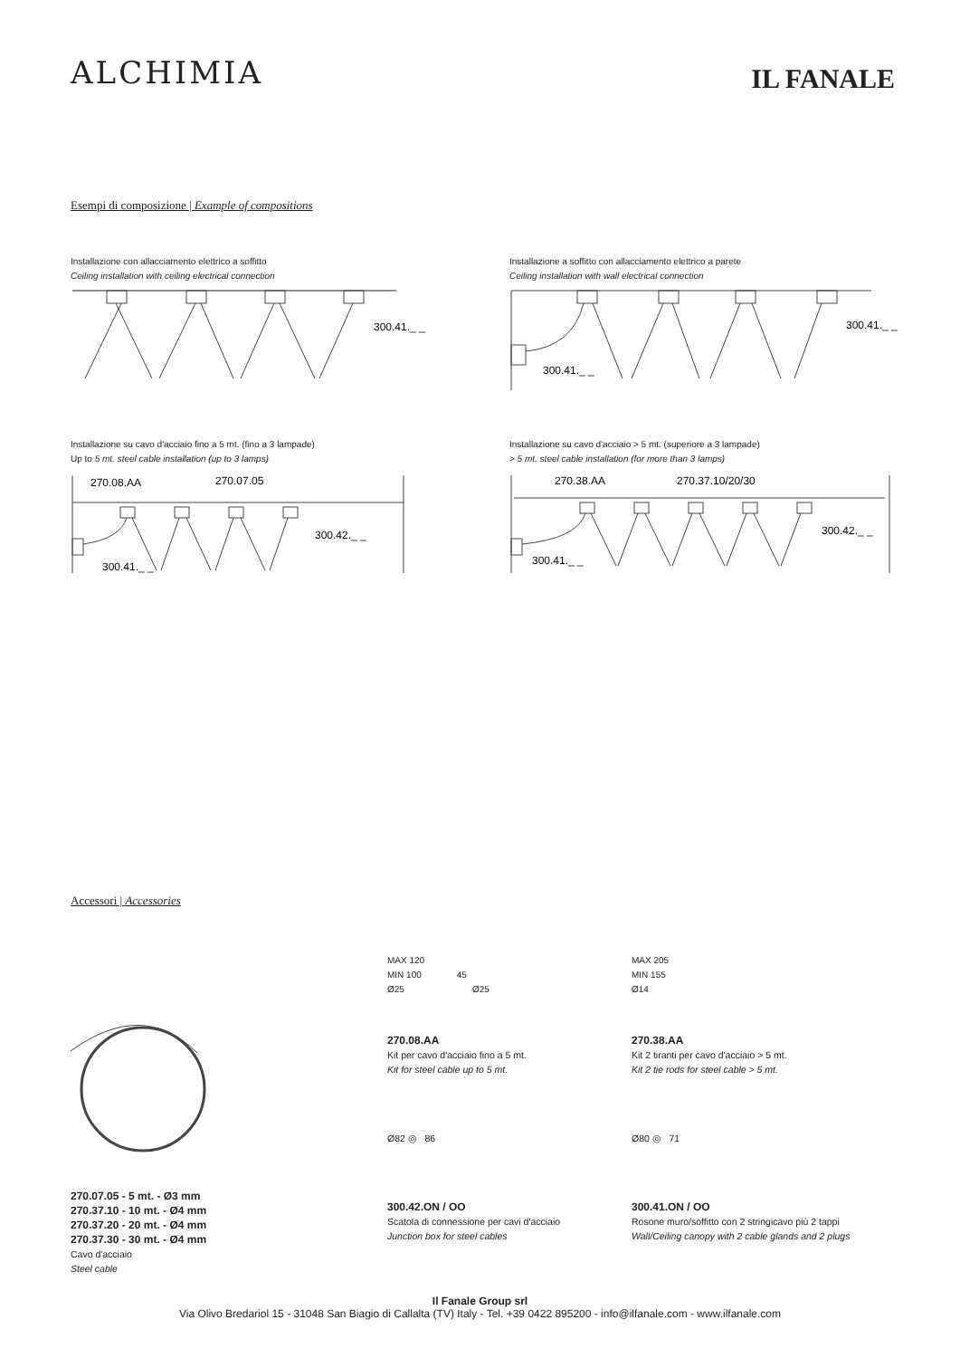ALCHIMIA
IL FANALE
Esempi di composizione | Example of compositions
Installazione con allacciamento elettrico a soffitto
Ceiling installation with ceiling electrical connection
300.41._ _
Installazione a soffitto con allacciamento elettrico a parete
Ceiling installation with wall electrical connection
300.41._ _
300.41._ _
Installazione su cavo d'acciaio fino a 5 mt. (fino a 3 lampade)
Up to 5 mt. steel cable installation (up to 3 lamps)
270.08.AA
270.07.05
300.42._ _
300.41._ _
Installazione su cavo d'acciaio > 5 mt. (superiore a 3 lampade)
> 5 mt. steel cable installation (for more than 3 lamps)
270.38.AA
270.37.10/20/30
300.42._ _
300.41._ _
Accessori | Accessories
270.07.05 - 5 mt. - Ø3 mm
270.37.10 - 10 mt. - Ø4 mm
270.37.20 - 20 mt. - Ø4 mm
270.37.30 - 30 mt. - Ø4 mm
Cavo d'acciaio
Steel cable
MAX 120
MIN 100 45
Ø25 Ø25
270.08.AA
Kit per cavo d'acciaio fino a 5 mt.
Kit for steel cable up to 5 mt.
Ø82 ◎ 86
300.42.ON / OO
Scatola di connessione per cavi d'acciaio
Junction box for steel cables
MAX 205
MIN 155
Ø14
270.38.AA
Kit 2 tiranti per cavo d'acciaio > 5 mt.
Kit 2 tie rods for steel cable > 5 mt.
Ø80 ◎ 71
300.41.ON / OO
Rosone muro/soffitto con 2 stringicavo più 2 tappi
Wall/Ceiling canopy with 2 cable glands and 2 plugs
Il Fanale Group srl
Via Olivo Bredariol 15 - 31048 San Biagio di Callalta (TV) Italy - Tel. +39 0422 895200 - info@ilfanale.com - www.ilfanale.com